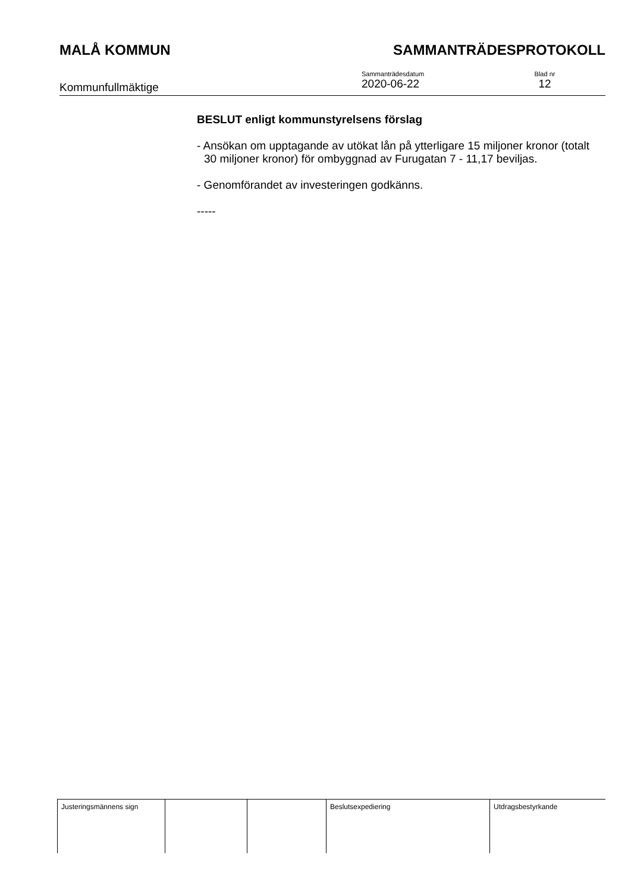MALÅ KOMMUN SAMMANTRÄDESPROTOKOLL
Kommunfullmäktige
Sammanträdesdatum
2020-06-22
Blad nr
12
BESLUT enligt kommunstyrelsens förslag
- Ansökan om upptagande av utökat lån på ytterligare 15 miljoner kronor (totalt 30 miljoner kronor) för ombyggnad av Furugatan 7 - 11,17 beviljas.
- Genomförandet av investeringen godkänns.
-----
| Justeringsmännens sign | | | Beslutsexpediering | Utdragsbestyrkande |